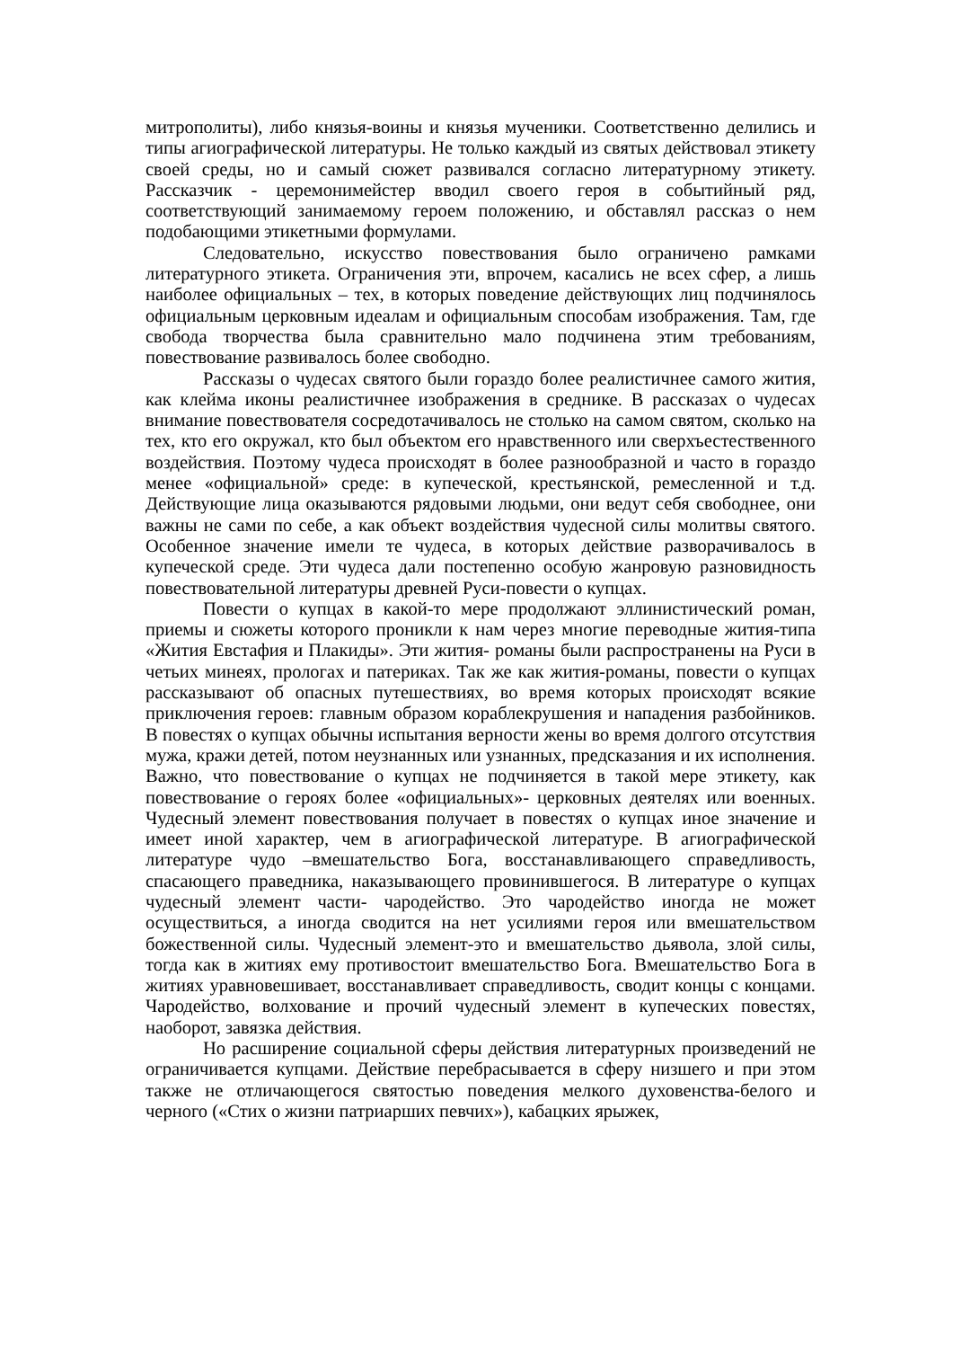митрополиты), либо князья-воины и князья мученики. Соответственно делились и типы агиографической литературы. Не только каждый из святых действовал этикету своей среды, но и самый сюжет развивался согласно литературному этикету. Рассказчик - церемонимейстер вводил своего героя в событийный ряд, соответствующий занимаемому героем положению, и обставлял рассказ о нем подобающими этикетными формулами.
Следовательно, искусство повествования было ограничено рамками литературного этикета. Ограничения эти, впрочем, касались не всех сфер, а лишь наиболее официальных – тех, в которых поведение действующих лиц подчинялось официальным церковным идеалам и официальным способам изображения. Там, где свобода творчества была сравнительно мало подчинена этим требованиям, повествование развивалось более свободно.
Рассказы о чудесах святого были гораздо более реалистичнее самого жития, как клейма иконы реалистичнее изображения в среднике. В рассказах о чудесах внимание повествователя сосредотачивалось не столько на самом святом, сколько на тех, кто его окружал, кто был объектом его нравственного или сверхъестественного воздействия. Поэтому чудеса происходят в более разнообразной и часто в гораздо менее «официальной» среде: в купеческой, крестьянской, ремесленной и т.д. Действующие лица оказываются рядовыми людьми, они ведут себя свободнее, они важны не сами по себе, а как объект воздействия чудесной силы молитвы святого. Особенное значение имели те чудеса, в которых действие разворачивалось в купеческой среде. Эти чудеса дали постепенно особую жанровую разновидность повествовательной литературы древней Руси-повести о купцах.
Повести о купцах в какой-то мере продолжают эллинистический роман, приемы и сюжеты которого проникли к нам через многие переводные жития-типа «Жития Евстафия и Плакиды». Эти жития- романы были распространены на Руси в четьих минеях, прологах и патериках. Так же как жития-романы, повести о купцах рассказывают об опасных путешествиях, во время которых происходят всякие приключения героев: главным образом кораблекрушения и нападения разбойников. В повестях о купцах обычны испытания верности жены во время долгого отсутствия мужа, кражи детей, потом неузнанных или узнанных, предсказания и их исполнения. Важно, что повествование о купцах не подчиняется в такой мере этикету, как повествование о героях более «официальных»- церковных деятелях или военных. Чудесный элемент повествования получает в повестях о купцах иное значение и имеет иной характер, чем в агиографической литературе. В агиографической литературе чудо –вмешательство Бога, восстанавливающего справедливость, спасающего праведника, наказывающего провинившегося. В литературе о купцах чудесный элемент части- чародейство. Это чародейство иногда не может осуществиться, а иногда сводится на нет усилиями героя или вмешательством божественной силы. Чудесный элемент-это и вмешательство дьявола, злой силы, тогда как в житиях ему противостоит вмешательство Бога. Вмешательство Бога в житиях уравновешивает, восстанавливает справедливость, сводит концы с концами. Чародейство, волхование и прочий чудесный элемент в купеческих повестях, наоборот, завязка действия.
Но расширение социальной сферы действия литературных произведений не ограничивается купцами. Действие перебрасывается в сферу низшего и при этом также не отличающегося святостью поведения мелкого духовенства-белого и черного («Стих о жизни патриарших певчих»), кабацких ярыжек,